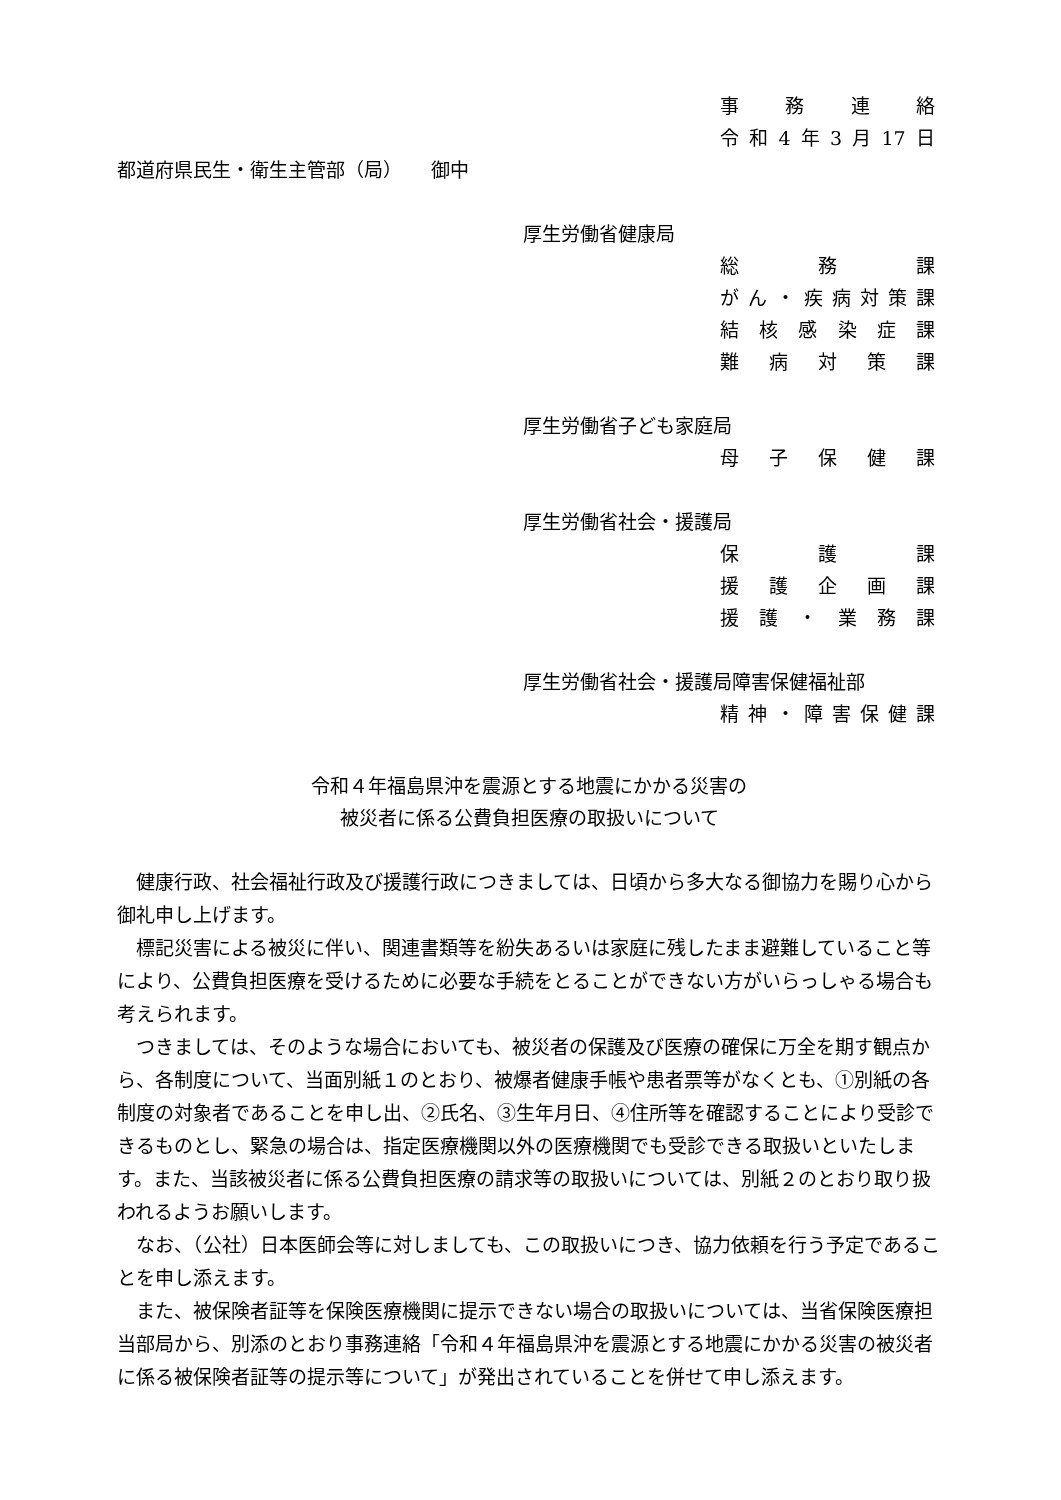事務連絡
令和 4 年 3 月 17 日
都道府県民生・衛生主管部（局）　　御中
厚生労働省健康局
総 務 課
がん ・ 疾病対策課
結核感染症課
難病対策課
厚生労働省子ども家庭局
母子保健課
厚生労働省社会・援護局
保 護 課
援護企画課
援護 ・ 業務課
厚生労働省社会・援護局障害保健福祉部
精神 ・ 障害保健課
令和４年福島県沖を震源とする地震にかかる災害の
被災者に係る公費負担医療の取扱いについて
健康行政、社会福祉行政及び援護行政につきましては、日頃から多大なる御協力を賜り心から御礼申し上げます。
標記災害による被災に伴い、関連書類等を紛失あるいは家庭に残したまま避難していること等により、公費負担医療を受けるために必要な手続をとることができない方がいらっしゃる場合も考えられます。
つきましては、そのような場合においても、被災者の保護及び医療の確保に万全を期す観点から、各制度について、当面別紙１のとおり、被爆者健康手帳や患者票等がなくとも、①別紙の各制度の対象者であることを申し出、②氏名、③生年月日、④住所等を確認することにより受診できるものとし、緊急の場合は、指定医療機関以外の医療機関でも受診できる取扱いといたします。また、当該被災者に係る公費負担医療の請求等の取扱いについては、別紙２のとおり取り扱われるようお願いします。
なお、（公社）日本医師会等に対しましても、この取扱いにつき、協力依頼を行う予定であることを申し添えます。
また、被保険者証等を保険医療機関に提示できない場合の取扱いについては、当省保険医療担当部局から、別添のとおり事務連絡「令和４年福島県沖を震源とする地震にかかる災害の被災者に係る被保険者証等の提示等について」が発出されていることを併せて申し添えます。